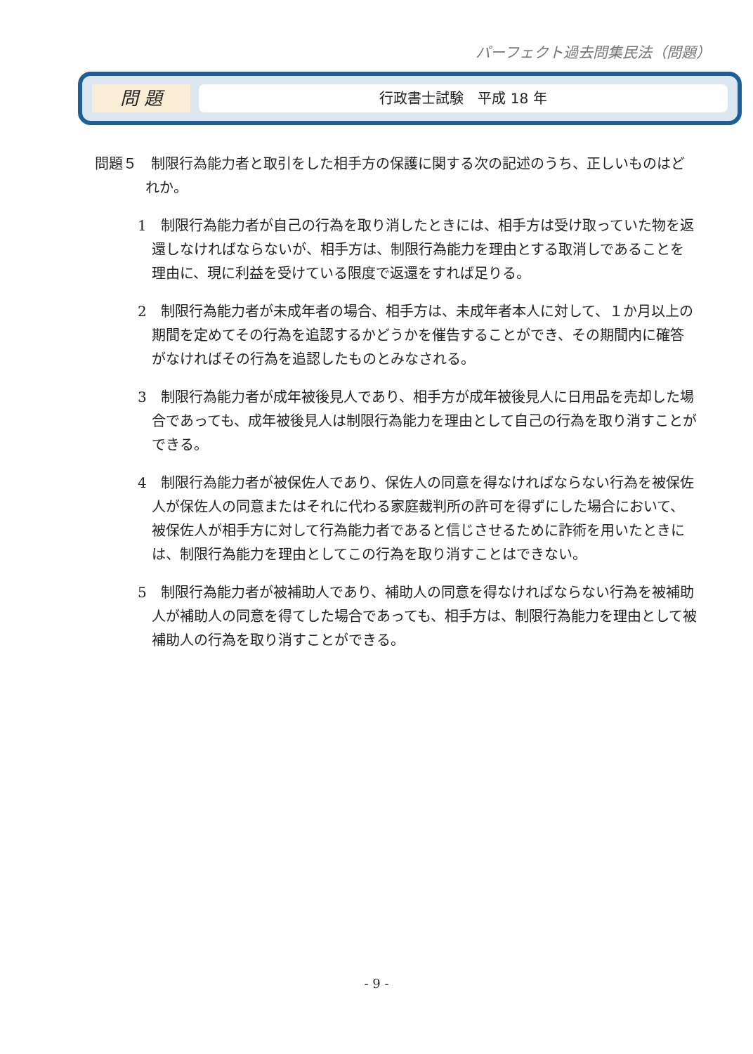パーフェクト過去問集民法（問題）
問 題
行政書士試験　平成 18 年
問題５　制限行為能力者と取引をした相手方の保護に関する次の記述のうち、正しいものはどれか。
1　制限行為能力者が自己の行為を取り消したときには、相手方は受け取っていた物を返還しなければならないが、相手方は、制限行為能力を理由とする取消しであることを理由に、現に利益を受けている限度で返還をすれば足りる。
2　制限行為能力者が未成年者の場合、相手方は、未成年者本人に対して、１か月以上の期間を定めてその行為を追認するかどうかを催告することができ、その期間内に確答がなければその行為を追認したものとみなされる。
3　制限行為能力者が成年被後見人であり、相手方が成年被後見人に日用品を売却した場合であっても、成年被後見人は制限行為能力を理由として自己の行為を取り消すことができる。
4　制限行為能力者が被保佐人であり、保佐人の同意を得なければならない行為を被保佐人が保佐人の同意またはそれに代わる家庭裁判所の許可を得ずにした場合において、被保佐人が相手方に対して行為能力者であると信じさせるために詐術を用いたときには、制限行為能力を理由としてこの行為を取り消すことはできない。
5　制限行為能力者が被補助人であり、補助人の同意を得なければならない行為を被補助人が補助人の同意を得てした場合であっても、相手方は、制限行為能力を理由として被補助人の行為を取り消すことができる。
- 9 -